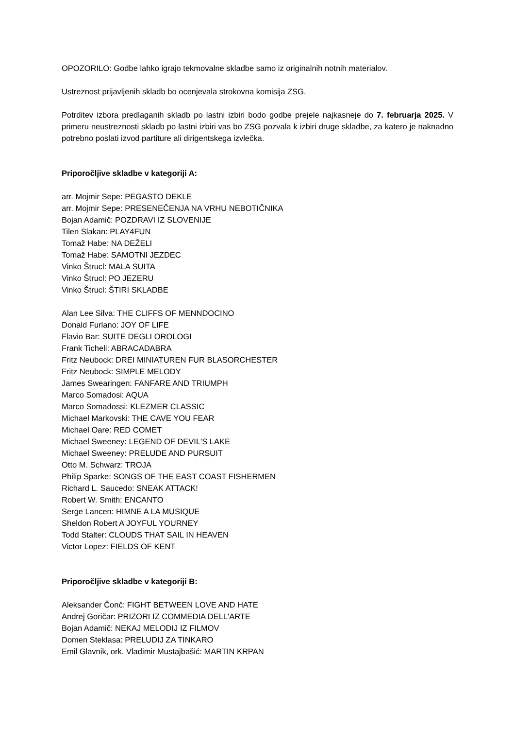OPOZORILO: Godbe lahko igrajo tekmovalne skladbe samo iz originalnih notnih materialov.
Ustreznost prijavljenih skladb bo ocenjevala strokovna komisija ZSG.
Potrditev izbora predlaganih skladb po lastni izbiri bodo godbe prejele najkasneje do 7. februarja 2025. V primeru neustreznosti skladb po lastni izbiri vas bo ZSG pozvala k izbiri druge skladbe, za katero je naknadno potrebno poslati izvod partiture ali dirigentskega izvlečka.
Priporočljive skladbe v kategoriji A:
arr. Mojmir Sepe: PEGASTO DEKLE
arr. Mojmir Sepe: PRESENEČENJA NA VRHU NEBOTIČNIKA
Bojan Adamič: POZDRAVI IZ SLOVENIJE
Tilen Slakan: PLAY4FUN
Tomaž Habe: NA DEŽELI
Tomaž Habe: SAMOTNI JEZDEC
Vinko Štrucl: MALA SUITA
Vinko Štrucl: PO JEZERU
Vinko Štrucl: ŠTIRI SKLADBE
Alan Lee Silva: THE CLIFFS OF MENNDOCINO
Donald Furlano: JOY OF LIFE
Flavio Bar: SUITE DEGLI OROLOGI
Frank Ticheli: ABRACADABRA
Fritz Neubock: DREI MINIATUREN FUR BLASORCHESTER
Fritz Neubock: SIMPLE MELODY
James Swearingen: FANFARE AND TRIUMPH
Marco Somadosi: AQUA
Marco Somadossi: KLEZMER CLASSIC
Michael Markovski: THE CAVE YOU FEAR
Michael Oare: RED COMET
Michael Sweeney: LEGEND OF DEVIL'S LAKE
Michael Sweeney: PRELUDE AND PURSUIT
Otto M. Schwarz: TROJA
Philip Sparke: SONGS OF THE EAST COAST FISHERMEN
Richard L. Saucedo: SNEAK ATTACK!
Robert W. Smith: ENCANTO
Serge Lancen: HIMNE A LA MUSIQUE
Sheldon Robert A JOYFUL YOURNEY
Todd Stalter: CLOUDS THAT SAIL IN HEAVEN
Victor Lopez: FIELDS OF KENT
Priporočljive skladbe v kategoriji B:
Aleksander Čonč: FIGHT BETWEEN LOVE AND HATE
Andrej Goričar: PRIZORI IZ COMMEDIA DELL'ARTE
Bojan Adamič: NEKAJ MELODIJ IZ FILMOV
Domen Steklasa: PRELUDIJ ZA TINKARO
Emil Glavnik, ork. Vladimir Mustajbašić: MARTIN KRPAN